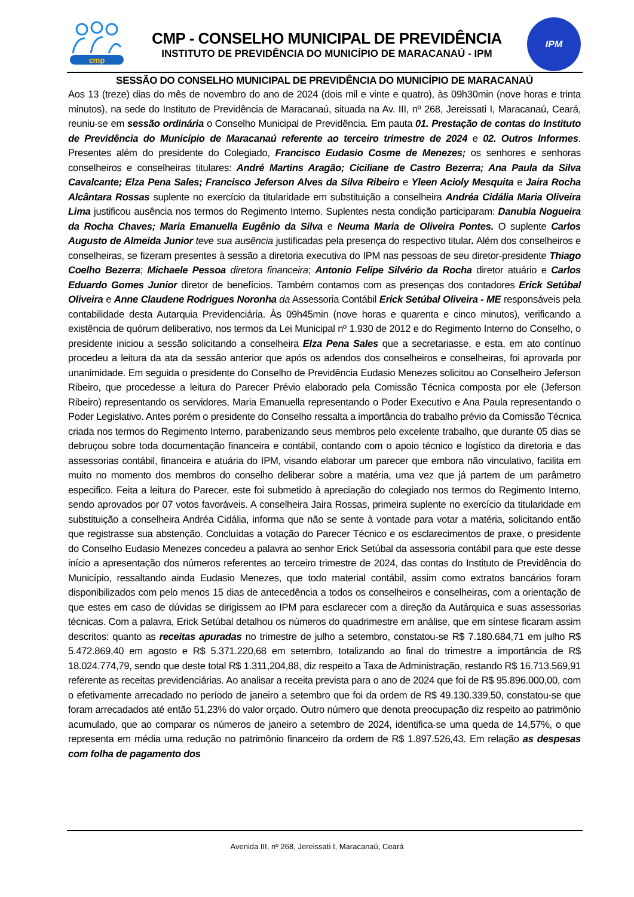cmp
CMP - CONSELHO MUNICIPAL DE PREVIDÊNCIA
INSTITUTO DE PREVIDÊNCIA DO MUNICÍPIO DE MARACANAÚ - IPM
IPM
SESSÃO DO CONSELHO MUNICIPAL DE PREVIDÊNCIA DO MUNICÍPIO DE MARACANAÚ
Aos 13 (treze) dias do mês de novembro do ano de 2024 (dois mil e vinte e quatro), às 09h30min (nove horas e trinta minutos), na sede do Instituto de Previdência de Maracanaú, situada na Av. III, nº 268, Jereissati I, Maracanaú, Ceará, reuniu-se em sessão ordinária o Conselho Municipal de Previdência. Em pauta 01. Prestação de contas do Instituto de Previdência do Município de Maracanaú referente ao terceiro trimestre de 2024 e 02. Outros Informes. Presentes além do presidente do Colegiado, Francisco Eudasio Cosme de Menezes; os senhores e senhoras conselheiros e conselheiras titulares: André Martins Aragão; Ciciliane de Castro Bezerra; Ana Paula da Silva Cavalcante; Elza Pena Sales; Francisco Jeferson Alves da Silva Ribeiro e Yleen Acioly Mesquita e Jaira Rocha Alcântara Rossas suplente no exercício da titularidade em substituição a conselheira Andréa Cidália Maria Oliveira Lima justificou ausência nos termos do Regimento Interno. Suplentes nesta condição participaram: Danubia Nogueira da Rocha Chaves; Maria Emanuella Eugênio da Silva e Neuma Maria de Oliveira Pontes. O suplente Carlos Augusto de Almeida Junior teve sua ausência justificadas pela presença do respectivo titular. Além dos conselheiros e conselheiras, se fizeram presentes à sessão a diretoria executiva do IPM nas pessoas de seu diretor-presidente Thiago Coelho Bezerra; Michaele Pessoa diretora financeira; Antonio Felipe Silvério da Rocha diretor atuário e Carlos Eduardo Gomes Junior diretor de benefícios. Também contamos com as presenças dos contadores Erick Setúbal Oliveira e Anne Claudene Rodrigues Noronha da Assessoria Contábil Erick Setúbal Oliveira - ME responsáveis pela contabilidade desta Autarquia Previdenciária. Às 09h45min (nove horas e quarenta e cinco minutos), verificando a existência de quórum deliberativo, nos termos da Lei Municipal nº 1.930 de 2012 e do Regimento Interno do Conselho, o presidente iniciou a sessão solicitando a conselheira Elza Pena Sales que a secretariasse, e esta, em ato contínuo procedeu a leitura da ata da sessão anterior que após os adendos dos conselheiros e conselheiras, foi aprovada por unanimidade. Em seguida o presidente do Conselho de Previdência Eudasio Menezes solicitou ao Conselheiro Jeferson Ribeiro, que procedesse a leitura do Parecer Prévio elaborado pela Comissão Técnica composta por ele (Jeferson Ribeiro) representando os servidores, Maria Emanuella representando o Poder Executivo e Ana Paula representando o Poder Legislativo. Antes porém o presidente do Conselho ressalta a importância do trabalho prévio da Comissão Técnica criada nos termos do Regimento Interno, parabenizando seus membros pelo excelente trabalho, que durante 05 dias se debruçou sobre toda documentação financeira e contábil, contando com o apoio técnico e logístico da diretoria e das assessorias contábil, financeira e atuária do IPM, visando elaborar um parecer que embora não vinculativo, facilita em muito no momento dos membros do conselho deliberar sobre a matéria, uma vez que já partem de um parâmetro especifico. Feita a leitura do Parecer, este foi submetido à apreciação do colegiado nos termos do Regimento Interno, sendo aprovados por 07 votos favoráveis. A conselheira Jaira Rossas, primeira suplente no exercício da titularidade em substituição a conselheira Andréa Cidália, informa que não se sente à vontade para votar a matéria, solicitando então que registrasse sua abstenção. Concluídas a votação do Parecer Técnico e os esclarecimentos de praxe, o presidente do Conselho Eudasio Menezes concedeu a palavra ao senhor Erick Setúbal da assessoria contábil para que este desse início a apresentação dos números referentes ao terceiro trimestre de 2024, das contas do Instituto de Previdência do Município, ressaltando ainda Eudasio Menezes, que todo material contábil, assim como extratos bancários foram disponibilizados com pelo menos 15 dias de antecedência a todos os conselheiros e conselheiras, com a orientação de que estes em caso de dúvidas se dirigissem ao IPM para esclarecer com a direção da Autárquica e suas assessorias técnicas. Com a palavra, Erick Setúbal detalhou os números do quadrimestre em análise, que em síntese ficaram assim descritos: quanto as receitas apuradas no trimestre de julho a setembro, constatou-se R$ 7.180.684,71 em julho R$ 5.472.869,40 em agosto e R$ 5.371.220,68 em setembro, totalizando ao final do trimestre a importância de R$ 18.024.774,79, sendo que deste total R$ 1.311,204,88, diz respeito a Taxa de Administração, restando R$ 16.713.569,91 referente as receitas previdenciárias. Ao analisar a receita prevista para o ano de 2024 que foi de R$ 95.896.000,00, com o efetivamente arrecadado no período de janeiro a setembro que foi da ordem de R$ 49.130.339,50, constatou-se que foram arrecadados até então 51,23% do valor orçado. Outro número que denota preocupação diz respeito ao patrimônio acumulado, que ao comparar os números de janeiro a setembro de 2024, identifica-se uma queda de 14,57%, o que representa em média uma redução no patrimônio financeiro da ordem de R$ 1.897.526,43. Em relação as despesas com folha de pagamento dos
Avenida III, nº 268, Jereissati I, Maracanaú, Ceará